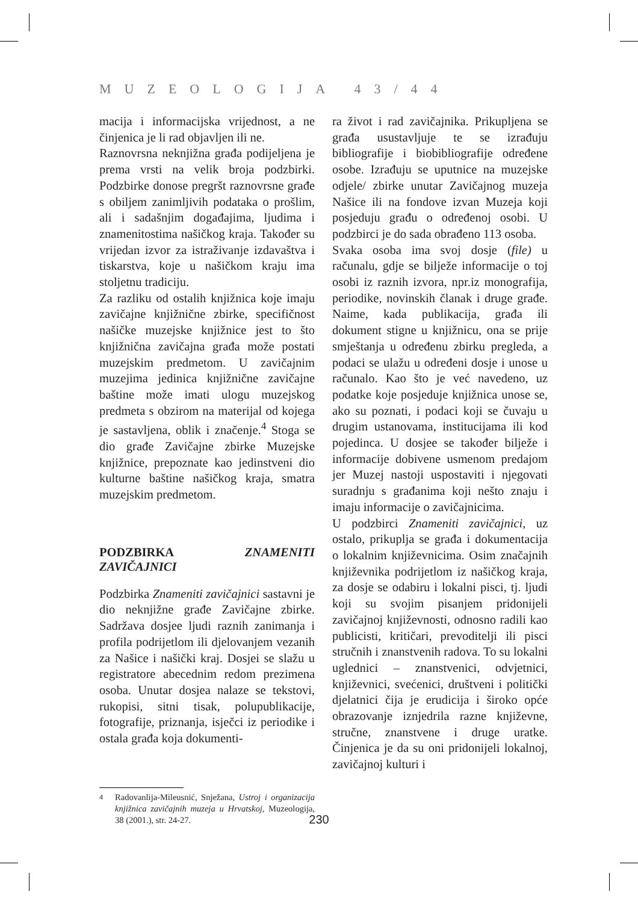MUZEOLOGIJA 43/44
macija i informacijska vrijednost, a ne činjenica je li rad objavljen ili ne.
Raznovrsna neknjižna građa podijeljena je prema vrsti na velik broja podzbirki. Podzbirke donose pregršt raznovrsne građe s obiljem zanimljivih podataka o prošlim, ali i sadašnjim događajima, ljudima i znamenitostima našičkog kraja. Također su vrijedan izvor za istraživanje izdavaštva i tiskarstva, koje u našičkom kraju ima stoljetnu tradiciju.
Za razliku od ostalih knjižnica koje imaju zavičajne knjižnične zbirke, specifičnost našičke muzejske knjižnice jest to što knjižnična zavičajna građa može postati muzejskim predmetom. U zavičajnim muzejima jedinica knjižnične zavičajne baštine može imati ulogu muzejskog predmeta s obzirom na materijal od kojega je sastavljena, oblik i značenje.<sup>4</sup> Stoga se dio građe Zavičajne zbirke Muzejske knjižnice, prepoznate kao jedinstveni dio kulturne baštine našičkog kraja, smatra muzejskim predmetom.
PODZBIRKA ZNAMENITI ZAVIČAJNICI
Podzbirka Znameniti zavičajnici sastavni je dio neknjižne građe Zavičajne zbirke. Sadržava dosjee ljudi raznih zanimanja i profila podrijetlom ili djelovanjem vezanih za Našice i našički kraj. Dosjei se slažu u registratore abecednim redom prezimena osoba. Unutar dosjea nalaze se tekstovi, rukopisi, sitni tisak, polupublikacije, fotografije, priznanja, isječci iz periodike i ostala građa koja dokumenti-
<sup>4</sup> Radovanlija-Mileusnić, Snježana, Ustroj i organizacija knjižnica zavičajnih muzeja u Hrvatskoj, Muzeologija, 38 (2001.), str. 24-27.
ra život i rad zavičajnika. Prikupljena se građa usustavljuje te se izrađuju bibliografije i biobibliografije određene osobe. Izrađuju se uputnice na muzejske odjele/ zbirke unutar Zavičajnog muzeja Našice ili na fondove izvan Muzeja koji posjeduju građu o određenoj osobi. U podzbirci je do sada obrađeno 113 osoba.
Svaka osoba ima svoj dosje (file) u računalu, gdje se bilježe informacije o toj osobi iz raznih izvora, npr.iz monografija, periodike, novinskih članak i druge građe. Naime, kada publikacija, građa ili dokument stigne u knjižnicu, ona se prije smještanja u određenu zbirku pregleda, a podaci se ulažu u određeni dosje i unose u računalo. Kao što je već navedeno, uz podatke koje posjeduje knjižnica unose se, ako su poznati, i podaci koji se čuvaju u drugim ustanovama, institucijama ili kod pojedinca. U dosjee se također bilježe i informacije dobivene usmenom predajom jer Muzej nastoji uspostaviti i njegovati suradnju s građanima koji nešto znaju i imaju informacije o zavičajnicima.
U podzbirci Znameniti zavičajnici, uz ostalo, prikuplja se građa i dokumentacija o lokalnim književnicima. Osim značajnih književnika podrijetlom iz našičkog kraja, za dosje se odabiru i lokalni pisci, tj. ljudi koji su svojim pisanjem pridonijeli zavičajnoj književnosti, odnosno radili kao publicisti, kritičari, prevoditelji ili pisci stručnih i znanstvenih radova. To su lokalni uglednici – znanstvenici, odvjetnici, književnici, svećenici, društveni i politički djelatnici čija je erudicija i široko opće obrazovanje iznjedrila razne književne, stručne, znanstvene i druge uratke. Činjenica je da su oni pridonijeli lokalnoj, zavičajnoj kulturi i
230